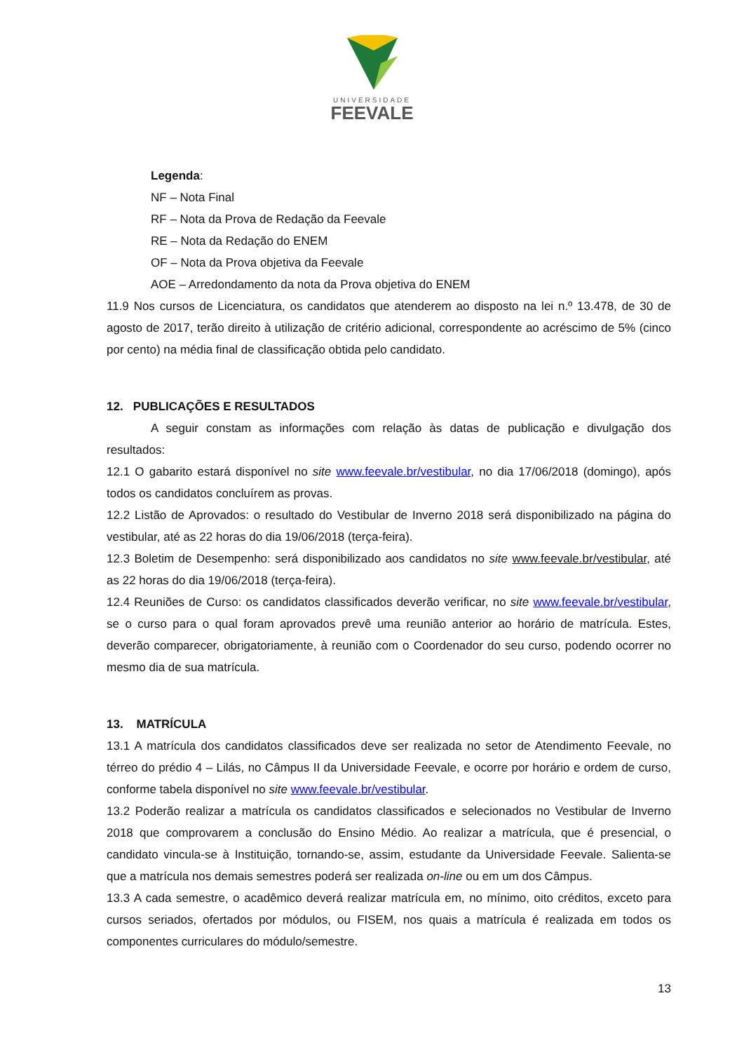UNIVERSIDADE
FEEVALE
Legenda:
NF – Nota Final
RF – Nota da Prova de Redação da Feevale
RE – Nota da Redação do ENEM
OF – Nota da Prova objetiva da Feevale
AOE – Arredondamento da nota da Prova objetiva do ENEM
11.9 Nos cursos de Licenciatura, os candidatos que atenderem ao disposto na lei n.º 13.478, de 30 de agosto de 2017, terão direito à utilização de critério adicional, correspondente ao acréscimo de 5% (cinco por cento) na média final de classificação obtida pelo candidato.
12. PUBLICAÇÕES E RESULTADOS
A seguir constam as informações com relação às datas de publicação e divulgação dos resultados:
12.1 O gabarito estará disponível no site www.feevale.br/vestibular, no dia 17/06/2018 (domingo), após todos os candidatos concluírem as provas.
12.2 Listão de Aprovados: o resultado do Vestibular de Inverno 2018 será disponibilizado na página do vestibular, até as 22 horas do dia 19/06/2018 (terça-feira).
12.3 Boletim de Desempenho: será disponibilizado aos candidatos no site www.feevale.br/vestibular, até as 22 horas do dia 19/06/2018 (terça-feira).
12.4 Reuniões de Curso: os candidatos classificados deverão verificar, no site www.feevale.br/vestibular, se o curso para o qual foram aprovados prevê uma reunião anterior ao horário de matrícula. Estes, deverão comparecer, obrigatoriamente, à reunião com o Coordenador do seu curso, podendo ocorrer no mesmo dia de sua matrícula.
13. MATRÍCULA
13.1 A matrícula dos candidatos classificados deve ser realizada no setor de Atendimento Feevale, no térreo do prédio 4 – Lilás, no Câmpus II da Universidade Feevale, e ocorre por horário e ordem de curso, conforme tabela disponível no site www.feevale.br/vestibular.
13.2 Poderão realizar a matrícula os candidatos classificados e selecionados no Vestibular de Inverno 2018 que comprovarem a conclusão do Ensino Médio. Ao realizar a matrícula, que é presencial, o candidato vincula-se à Instituição, tornando-se, assim, estudante da Universidade Feevale. Salienta-se que a matrícula nos demais semestres poderá ser realizada on-line ou em um dos Câmpus.
13.3 A cada semestre, o acadêmico deverá realizar matrícula em, no mínimo, oito créditos, exceto para cursos seriados, ofertados por módulos, ou FISEM, nos quais a matrícula é realizada em todos os componentes curriculares do módulo/semestre.
13